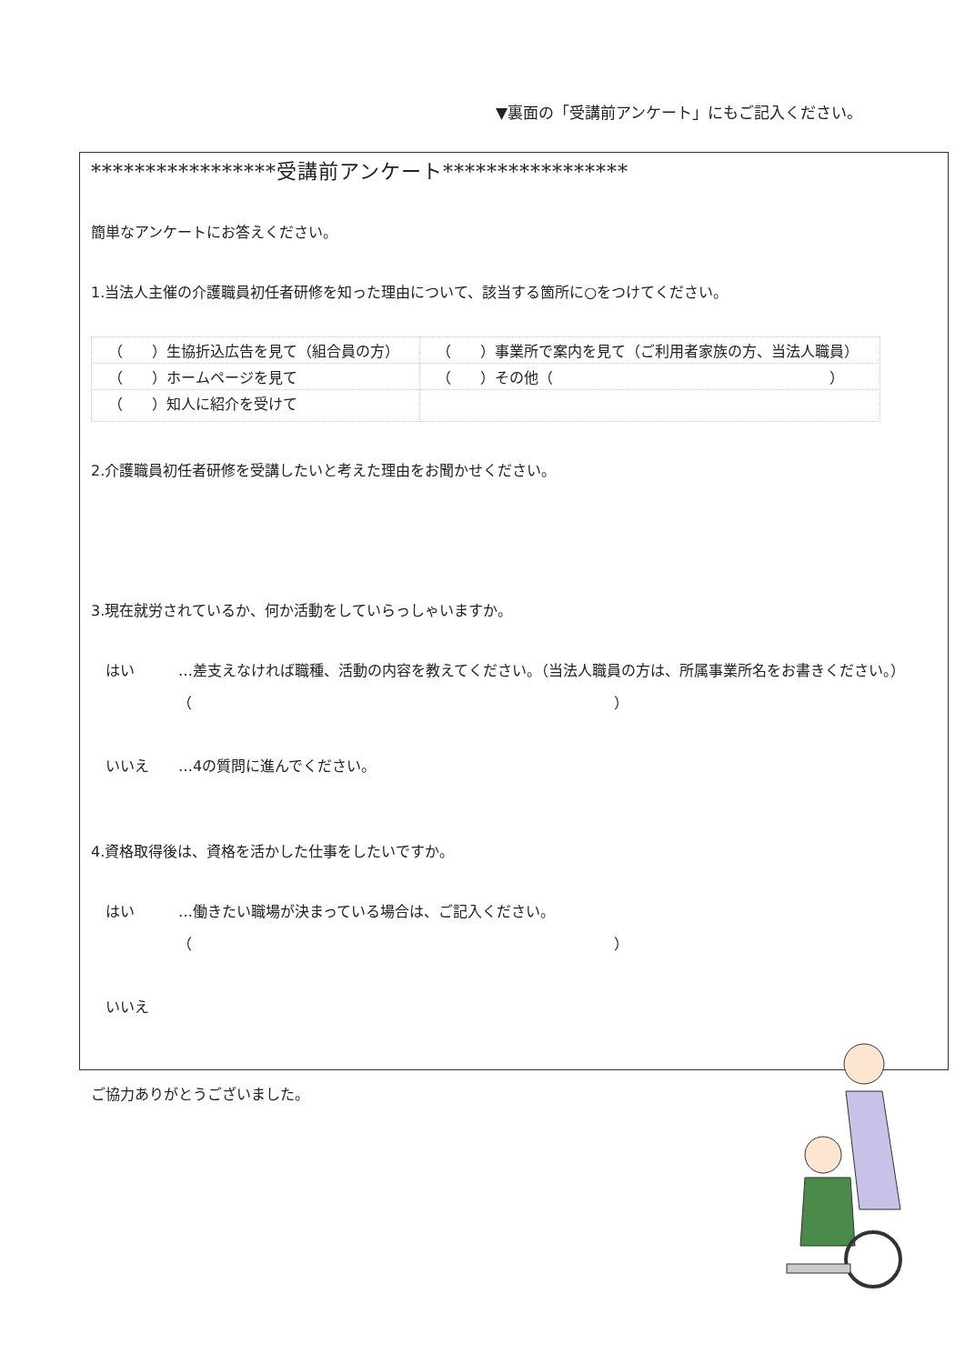▼裏面の「受講前アンケート」にもご記入ください。
*****************受講前アンケート*****************
簡単なアンケートにお答えください。
1.当法人主催の介護職員初任者研修を知った理由について、該当する箇所に○をつけてください。
| （ ）生協折込広告を見て（組合員の方） | （ ）事業所で案内を見て（ご利用者家族の方、当法人職員） |
| （ ）ホームページを見て | （ ）その他（ ） |
| （ ）知人に紹介を受けて | |
2.介護職員初任者研修を受講したいと考えた理由をお聞かせください。
3.現在就労されているか、何か活動をしていらっしゃいますか。
　はい　　　…差支えなければ職種、活動の内容を教えてください。（当法人職員の方は、所属事業所名をお書きください。）
（　　　　　　　　　　　　　　　　　　　　　　　　　　　　　）
　いいえ　　…4の質問に進んでください。
4.資格取得後は、資格を活かした仕事をしたいですか。
　はい　　　…働きたい職場が決まっている場合は、ご記入ください。
（　　　　　　　　　　　　　　　　　　　　　　　　　　　　　）
　いいえ
ご協力ありがとうございました。